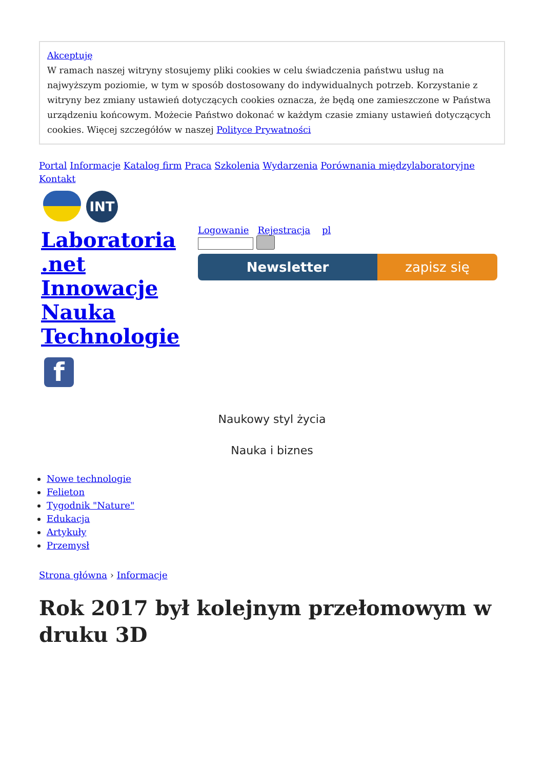Akceptuję
W ramach naszej witryny stosujemy pliki cookies w celu świadczenia państwu usług na najwyższym poziomie, w tym w sposób dostosowany do indywidualnych potrzeb. Korzystanie z witryny bez zmiany ustawień dotyczących cookies oznacza, że będą one zamieszczone w Państwa urządzeniu końcowym. Możecie Państwo dokonać w każdym czasie zmiany ustawień dotyczących cookies. Więcej szczegółów w naszej Polityce Prywatności
Portal Informacje Katalog firm Praca Szkolenia Wydarzenia Porównania międzylaboratoryjne Kontakt
INT
Laboratoria .net Innowacje Nauka Technologie
f
Logowanie Rejestracja pl
Newsletter zapisz się
Naukowy styl życia
Nauka i biznes
Nowe technologie
Felieton
Tygodnik "Nature"
Edukacja
Artykuły
Przemysł
Strona główna › Informacje
Rok 2017 był kolejnym przełomowym w druku 3D